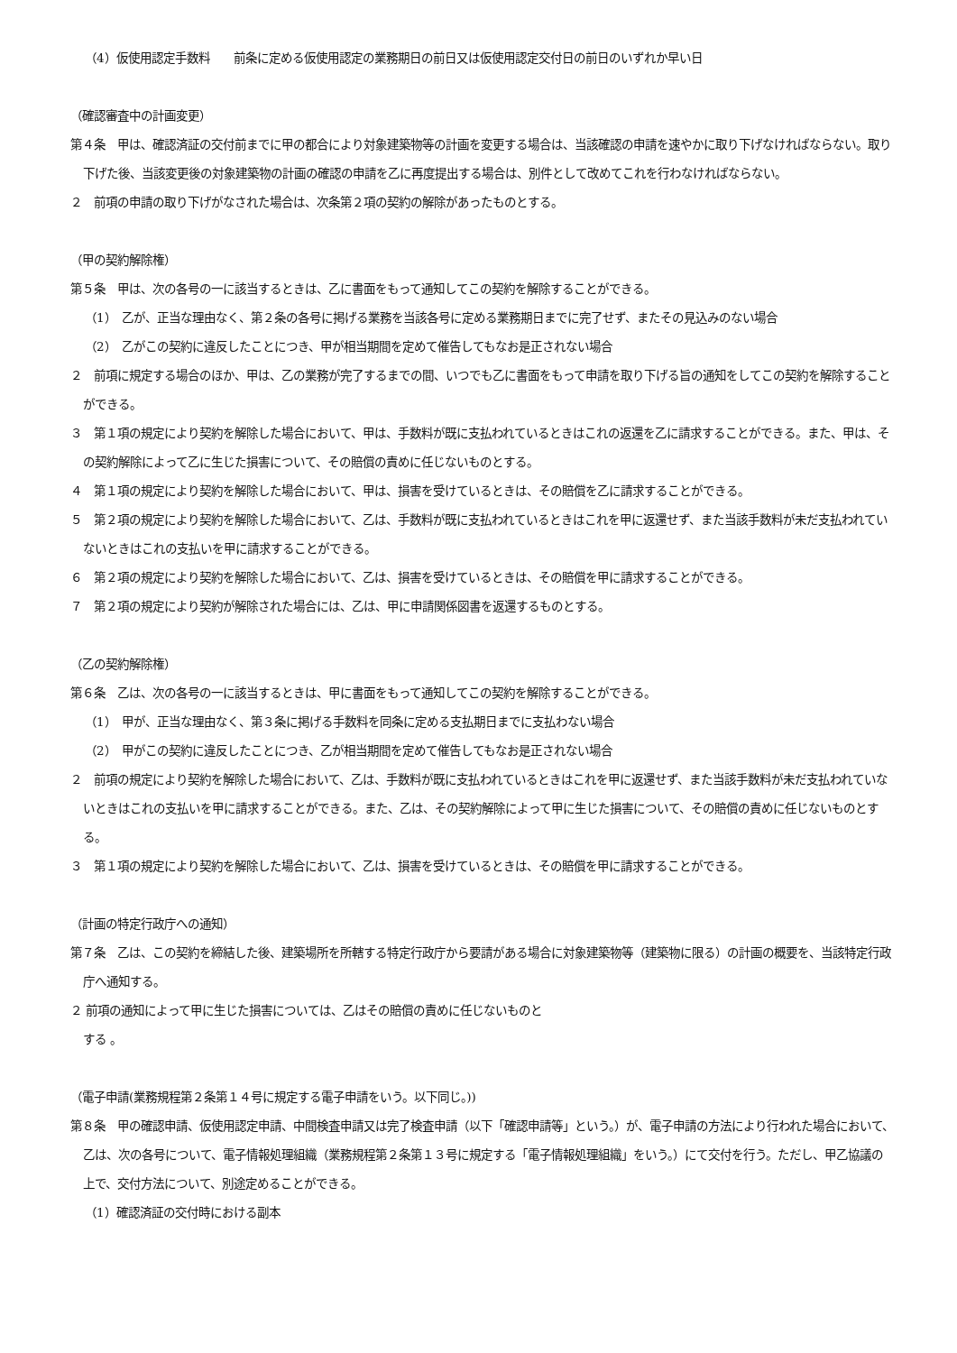（4）仮使用認定手数料　　前条に定める仮使用認定の業務期日の前日又は仮使用認定交付日の前日のいずれか早い日
（確認審査中の計画変更）
第４条　甲は、確認済証の交付前までに甲の都合により対象建築物等の計画を変更する場合は、当該確認の申請を速やかに取り下げなければならない。取り下げた後、当該変更後の対象建築物の計画の確認の申請を乙に再度提出する場合は、別件として改めてこれを行わなければならない。
２　前項の申請の取り下げがなされた場合は、次条第２項の契約の解除があったものとする。
（甲の契約解除権）
第５条　甲は、次の各号の一に該当するときは、乙に書面をもって通知してこの契約を解除することができる。
（1）　乙が、正当な理由なく、第２条の各号に掲げる業務を当該各号に定める業務期日までに完了せず、またその見込みのない場合
（2）　乙がこの契約に違反したことにつき、甲が相当期間を定めて催告してもなお是正されない場合
２　前項に規定する場合のほか、甲は、乙の業務が完了するまでの間、いつでも乙に書面をもって申請を取り下げる旨の通知をしてこの契約を解除することができる。
３　第１項の規定により契約を解除した場合において、甲は、手数料が既に支払われているときはこれの返還を乙に請求することができる。また、甲は、その契約解除によって乙に生じた損害について、その賠償の責めに任じないものとする。
４　第１項の規定により契約を解除した場合において、甲は、損害を受けているときは、その賠償を乙に請求することができる。
５　第２項の規定により契約を解除した場合において、乙は、手数料が既に支払われているときはこれを甲に返還せず、また当該手数料が未だ支払われていないときはこれの支払いを甲に請求することができる。
６　第２項の規定により契約を解除した場合において、乙は、損害を受けているときは、その賠償を甲に請求することができる。
７　第２項の規定により契約が解除された場合には、乙は、甲に申請関係図書を返還するものとする。
（乙の契約解除権）
第６条　乙は、次の各号の一に該当するときは、甲に書面をもって通知してこの契約を解除することができる。
（1）　甲が、正当な理由なく、第３条に掲げる手数料を同条に定める支払期日までに支払わない場合
（2）　甲がこの契約に違反したことにつき、乙が相当期間を定めて催告してもなお是正されない場合
２　前項の規定により契約を解除した場合において、乙は、手数料が既に支払われているときはこれを甲に返還せず、また当該手数料が未だ支払われていないときはこれの支払いを甲に請求することができる。また、乙は、その契約解除によって甲に生じた損害について、その賠償の責めに任じないものとする。
３　第１項の規定により契約を解除した場合において、乙は、損害を受けているときは、その賠償を甲に請求することができる。
（計画の特定行政庁への通知）
第７条　乙は、この契約を締結した後、建築場所を所轄する特定行政庁から要請がある場合に対象建築物等（建築物に限る）の計画の概要を、当該特定行政庁へ通知する。
２ 前項の通知によって甲に生じた損害については、乙はその賠償の責めに任じないものと
する 。
（電子申請(業務規程第２条第１４号に規定する電子申請をいう。以下同じ。))
第８条　甲の確認申請、仮使用認定申請、中間検査申請又は完了検査申請（以下「確認申請等」という。）が、電子申請の方法により行われた場合において、乙は、次の各号について、電子情報処理組織（業務規程第２条第１３号に規定する「電子情報処理組織」をいう。）にて交付を行う。ただし、甲乙協議の上で、交付方法について、別途定めることができる。
（1）確認済証の交付時における副本